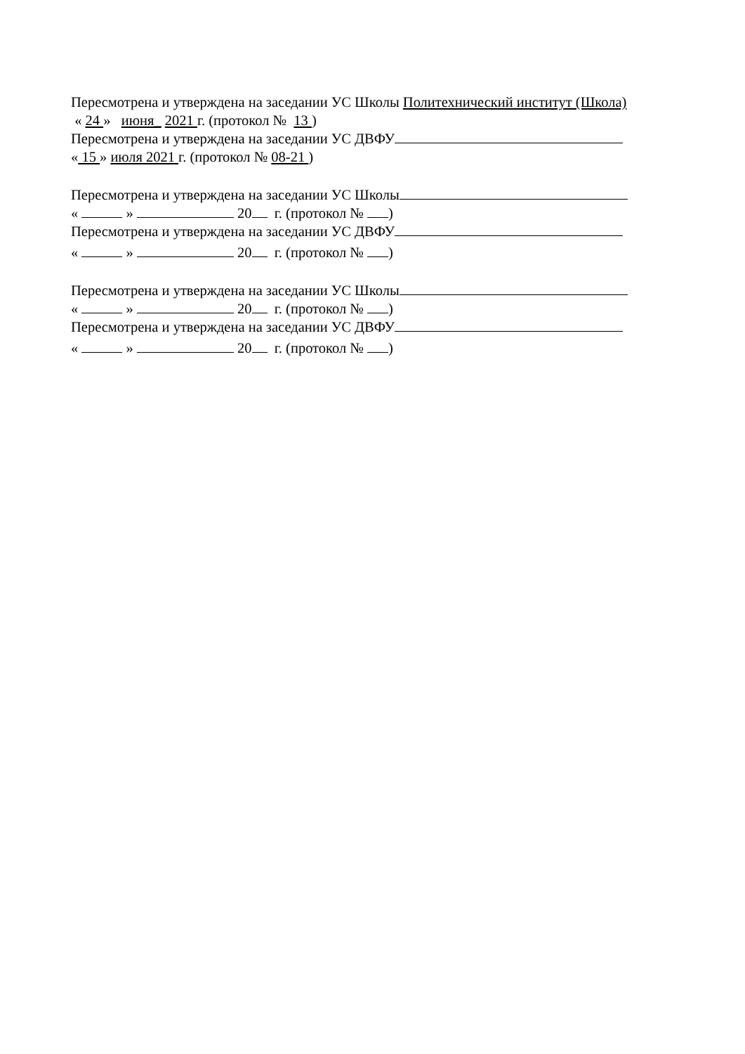Пересмотрена и утверждена на заседании УС Школы Политехнический институт (Школа)
« 24 » июня_ 2021 г. (протокол № 13 )
Пересмотрена и утверждена на заседании УС ДВФУ
« 15 » июля 2021 г. (протокол № 08-21 )
Пересмотрена и утверждена на заседании УС Школы
« » 20 г. (протокол № )
Пересмотрена и утверждена на заседании УС ДВФУ
« » 20 г. (протокол № )
Пересмотрена и утверждена на заседании УС Школы
« » 20 г. (протокол № )
Пересмотрена и утверждена на заседании УС ДВФУ
« » 20 г. (протокол № )